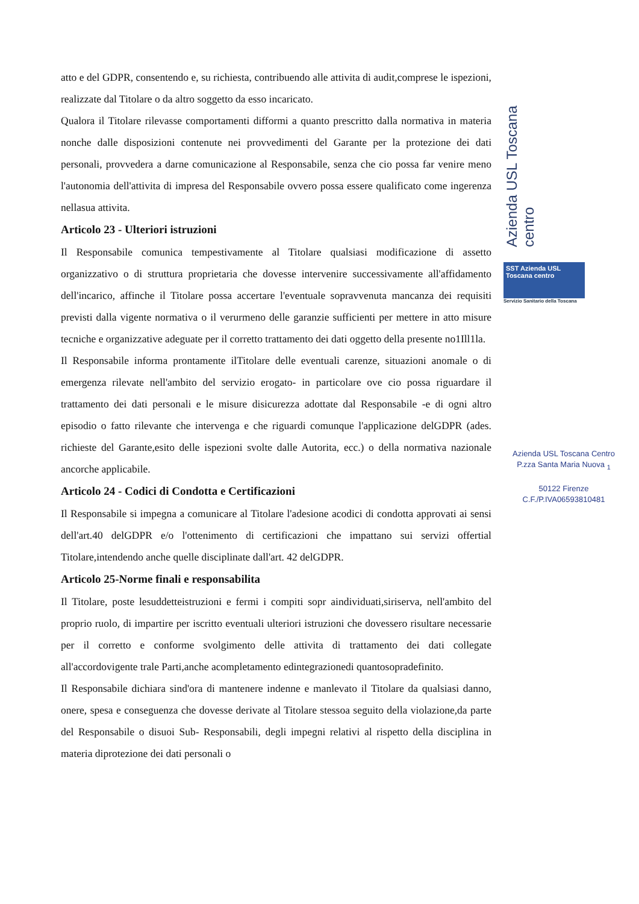atto e del GDPR, consentendo e, su richiesta, contribuendo alle attivita di audit,comprese le ispezioni, realizzate dal Titolare o da altro soggetto da esso incaricato.
Qualora il Titolare rilevasse comportamenti difformi a quanto prescritto dalla normativa in materia nonche dalle disposizioni contenute nei provvedimenti del Garante per la protezione dei dati personali, provvedera a darne comunicazione al Responsabile, senza che cio possa far venire meno l'autonomia dell'attivita di impresa del Responsabile ovvero possa essere qualificato come ingerenza nellasua attivita.
Articolo 23 - Ulteriori istruzioni
Il Responsabile comunica tempestivamente al Titolare qualsiasi modificazione di assetto organizzativo o di struttura proprietaria che dovesse intervenire successivamente all'affidamento dell'incarico, affinche il Titolare possa accertare l'eventuale sopravvenuta mancanza dei requisiti previsti dalla vigente normativa o il verurmeno delle garanzie sufficienti per mettere in atto misure tecniche e organizzative adeguate per il corretto trattamento dei dati oggetto della presente no1Ill1la.
Il Responsabile informa prontamente ilTitolare delle eventuali carenze, situazioni anomale o di emergenza rilevate nell'ambito del servizio erogato- in particolare ove cio possa riguardare il trattamento dei dati personali e le misure disicurezza adottate dal Responsabile -e di ogni altro episodio o fatto rilevante che intervenga e che riguardi comunque l'applicazione delGDPR (ades. richieste del Garante,esito delle ispezioni svolte dalle Autorita, ecc.) o della normativa nazionale ancorche applicabile.
Articolo 24 - Codici di Condotta e Certificazioni
Il Responsabile si impegna a comunicare al Titolare l'adesione acodici di condotta approvati ai sensi dell'art.40 delGDPR e/o l'ottenimento di certificazioni che impattano sui servizi offertial Titolare,intendendo anche quelle disciplinate dall'art. 42 delGDPR.
Articolo 25-Norme finali e responsabilita
Il Titolare, poste lesuddetteistruzioni e fermi i compiti sopr aindividuati,siriserva, nell'ambito del proprio ruolo, di impartire per iscritto eventuali ulteriori istruzioni che dovessero risultare necessarie per il corretto e conforme svolgimento delle attivita di trattamento dei dati collegate all'accordovigente trale Parti,anche acompletamento edintegrazionedi quantosopradefinito.
Il Responsabile dichiara sind'ora di mantenere indenne e manlevato il Titolare da qualsiasi danno, onere, spesa e conseguenza che dovesse derivate al Titolare stessoa seguito della violazione,da parte del Responsabile o disuoi Sub- Responsabili, degli impegni relativi al rispetto della disciplina in materia diprotezione dei dati personali o
Azienda USL Toscana centro
SST Azienda USL Toscana centro
Servizio Sanitario della Toscana
Azienda USL Toscana Centro
P.zza Santa Maria Nuova <sub>1</sub>
50122 Firenze
C.F./P.IVA06593810481